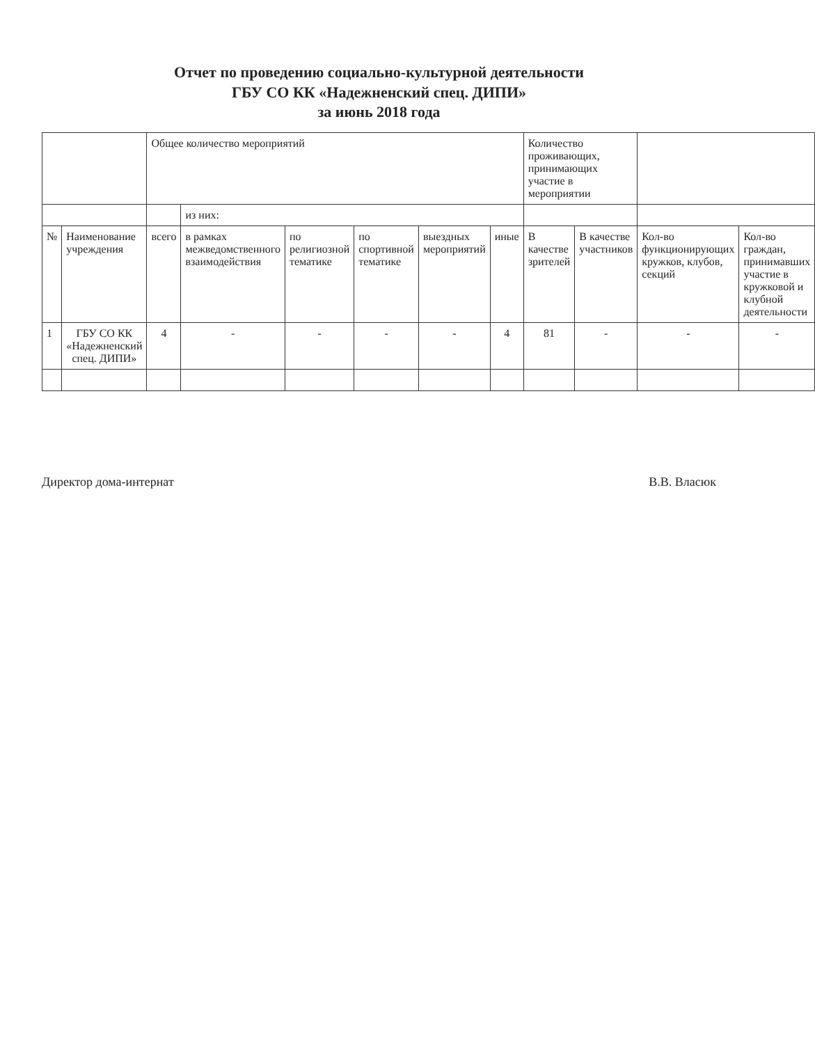Отчет по проведению социально-культурной деятельности
ГБУ СО КК «Надежненский спец. ДИПИ»
за июнь 2018 года
| | | Общее количество мероприятий | | | | | | Количество проживающих, принимающих участие в мероприятии | | | |
| --- | --- | --- | --- | --- | --- | --- | --- | --- | --- | --- | --- |
| | | | из них: | | | | | | | | |
| № | Наименование учреждения | всего | в рамках межведомственного взаимодействия | по религиозной тематике | по спортивной тематике | выездных мероприятий | иные | В качестве зрителей | В качестве участников | Кол-во функционирующих кружков, клубов, секций | Кол-во граждан, принимавших участие в кружковой и клубной деятельности |
| 1 | ГБУ СО КК «Надежненский спец. ДИПИ» | 4 | - | - | - | - | 4 | 81 | - | - | - |
Директор дома-интернат В.В. Власюк